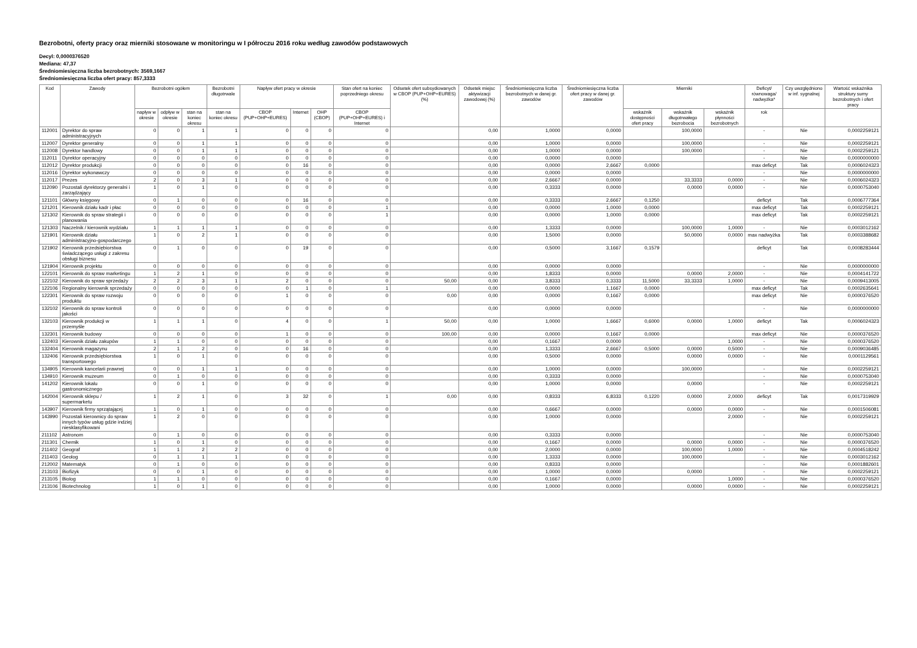Bezrobotni, oferty pracy oraz mierniki stosowane w monitoringu w I półroczu 2016 roku według zawodów podstawowych
Decyl: 0,0000376520
Mediana: 47,37
Średniomiesięczna liczba bezrobotnych: 3569,1667
Średniomiesięczna liczba ofert pracy: 857,3333
| Kod | Zawody | Bezrobotni ogółem | | | Bezrobotni długotrwale | Napływ ofert pracy w okresie | | | Stan ofert na koniec poprzedniego okresu | Odsetek ofert subsydiowanych w CBOP (PUP+OHP+EURES) (%) | Odsetek miejsc aktywizacji zawodowej (%) | Średniomiesięczna liczba bezrobotnych w danej gr. zawodów | Średniomiesięczna liczba ofert pracy w danej gr. zawodów | Mierniki | | | Deficyt/ równowaga/ nadwyżka* | Czy uwzględniono w inf. sygnalnej | Wartość wskaźnika struktury sumy bezrobotnych i ofert pracy |
| --- | --- | --- | --- | --- | --- | --- | --- | --- | --- | --- | --- | --- | --- | --- | --- | --- | --- | --- | --- |
| | | napływ w okresie | odpływ w okresie | stan na koniec okresu | stan na koniec okresu | CBOP (PUP+OHP+EURES) | Internet | OHP (CBOP) | CBOP (PUP+OHP+EURES) i Internet | | | | | wskaźnik dostępności ofert pracy | wskaźnik długotrwałego bezrobocia | wskaźnik płynności bezrobotnych | rok | | |
| 112001 | Dyrektor do spraw administracyjnych | 0 | 0 | 1 | 1 | 0 | 0 | 0 | 0 | | 0,00 | 1,0000 | 0,0000 | | 100,0000 | | - | Nie | 0,0002259121 |
| 112007 | Dyrektor generalny | 0 | 0 | 1 | 1 | 0 | 0 | 0 | 0 | | 0,00 | 1,0000 | 0,0000 | | 100,0000 | | - | Nie | 0,0002259121 |
| 112008 | Dyrektor handlowy | 0 | 0 | 1 | 1 | 0 | 0 | 0 | 0 | | 0,00 | 1,0000 | 0,0000 | | 100,0000 | | - | Nie | 0,0002259121 |
| 112011 | Dyrektor operacyjny | 0 | 0 | 0 | 0 | 0 | 0 | 0 | 0 | | 0,00 | 0,0000 | 0,0000 | | | | - | Nie | 0,0000000000 |
| 112012 | Dyrektor produkcji | 0 | 0 | 0 | 0 | 0 | 16 | 0 | 0 | | 0,00 | 0,0000 | 2,6667 | 0,0000 | | | max deficyt | Tak | 0,0006024323 |
| 112016 | Dyrektor wykonawczy | 0 | 0 | 0 | 0 | 0 | 0 | 0 | 0 | | 0,00 | 0,0000 | 0,0000 | | | | - | Nie | 0,0000000000 |
| 112017 | Prezes | 2 | 0 | 3 | 1 | 0 | 0 | 0 | 0 | | 0,00 | 2,6667 | 0,0000 | | 33,3333 | 0,0000 | - | Nie | 0,0006024323 |
| 112090 | Pozostali dyrektorzy generalni i zarządzający | 1 | 0 | 1 | 0 | 0 | 0 | 0 | 0 | | 0,00 | 0,3333 | 0,0000 | | 0,0000 | 0,0000 | - | Nie | 0,0000753040 |
| 121101 | Główny księgowy | 0 | 1 | 0 | 0 | 0 | 16 | 0 | 0 | | 0,00 | 0,3333 | 2,6667 | 0,1250 | | | deficyt | Tak | 0,0006777364 |
| 121201 | Kierownik działu kadr i płac | 0 | 0 | 0 | 0 | 0 | 0 | 0 | 1 | | 0,00 | 0,0000 | 1,0000 | 0,0000 | | | max deficyt | Tak | 0,0002259121 |
| 121302 | Kierownik do spraw strategii i planowania | 0 | 0 | 0 | 0 | 0 | 0 | 0 | 1 | | 0,00 | 0,0000 | 1,0000 | 0,0000 | | | max deficyt | Tak | 0,0002259121 |
| 121303 | Naczelnik / kierownik wydziału | 1 | 1 | 1 | 1 | 0 | 0 | 0 | 0 | | 0,00 | 1,3333 | 0,0000 | | 100,0000 | 1,0000 | - | Nie | 0,0003012162 |
| 121901 | Kierownik działu administracyjno-gospodarczego | 1 | 0 | 2 | 1 | 0 | 0 | 0 | 0 | | 0,00 | 1,5000 | 0,0000 | | 50,0000 | 0,0000 | max nadwyżka | Tak | 0,0003388682 |
| 121902 | Kierownik przedsiębiorstwa świadczącego usługi z zakresu obsługi biznesu | 0 | 1 | 0 | 0 | 0 | 19 | 0 | 0 | | 0,00 | 0,5000 | 3,1667 | 0,1579 | | | deficyt | Tak | 0,0008283444 |
| 121904 | Kierownik projektu | 0 | 0 | 0 | 0 | 0 | 0 | 0 | 0 | | 0,00 | 0,0000 | 0,0000 | | | | - | Nie | 0,0000000000 |
| 122101 | Kierownik do spraw marketingu | 1 | 2 | 1 | 0 | 0 | 0 | 0 | 0 | | 0,00 | 1,8333 | 0,0000 | | 0,0000 | 2,0000 | - | Nie | 0,0004141722 |
| 122102 | Kierownik do spraw sprzedaży | 2 | 2 | 3 | 1 | 2 | 0 | 0 | 0 | 50,00 | 0,00 | 3,8333 | 0,3333 | 11,5000 | 33,3333 | 1,0000 | - | Nie | 0,0009413005 |
| 122106 | Regionalny kierownik sprzedaży | 0 | 0 | 0 | 0 | 0 | 1 | 0 | 1 | | 0,00 | 0,0000 | 1,1667 | 0,0000 | | | max deficyt | Tak | 0,0002635641 |
| 122301 | Kierownik do spraw rozwoju produktu | 0 | 0 | 0 | 0 | 1 | 0 | 0 | 0 | 0,00 | 0,00 | 0,0000 | 0,1667 | 0,0000 | | | max deficyt | Nie | 0,0000376520 |
| 132102 | Kierownik do spraw kontroli jakości | 0 | 0 | 0 | 0 | 0 | 0 | 0 | 0 | | 0,00 | 0,0000 | 0,0000 | | | | - | Nie | 0,0000000000 |
| 132103 | Kierownik produkcji w przemyśle | 1 | 1 | 1 | 0 | 4 | 0 | 0 | 1 | 50,00 | 0,00 | 1,0000 | 1,6667 | 0,6000 | 0,0000 | 1,0000 | deficyt | Tak | 0,0006024323 |
| 132301 | Kierownik budowy | 0 | 0 | 0 | 0 | 1 | 0 | 0 | 0 | 100,00 | 0,00 | 0,0000 | 0,1667 | 0,0000 | | | max deficyt | Nie | 0,0000376520 |
| 132403 | Kierownik działu zakupów | 1 | 1 | 0 | 0 | 0 | 0 | 0 | 0 | | 0,00 | 0,1667 | 0,0000 | | | 1,0000 | - | Nie | 0,0000376520 |
| 132404 | Kierownik magazynu | 2 | 1 | 2 | 0 | 0 | 16 | 0 | 0 | | 0,00 | 1,3333 | 2,6667 | 0,5000 | 0,0000 | 0,5000 | - | Nie | 0,0009036485 |
| 132406 | Kierownik przedsiębiorstwa transportowego | 1 | 0 | 1 | 0 | 0 | 0 | 0 | 0 | | 0,00 | 0,5000 | 0,0000 | | 0,0000 | 0,0000 | - | Nie | 0,0001129561 |
| 134905 | Kierownik kancelarii prawnej | 0 | 0 | 1 | 1 | 0 | 0 | 0 | 0 | | 0,00 | 1,0000 | 0,0000 | | 100,0000 | | - | Nie | 0,0002259121 |
| 134910 | Kierownik muzeum | 0 | 1 | 0 | 0 | 0 | 0 | 0 | 0 | | 0,00 | 0,3333 | 0,0000 | | | | - | Nie | 0,0000753040 |
| 141202 | Kierownik lokalu gastronomicznego | 0 | 0 | 1 | 0 | 0 | 0 | 0 | 0 | | 0,00 | 1,0000 | 0,0000 | | 0,0000 | | - | Nie | 0,0002259121 |
| 142004 | Kierownik sklepu / supermarketu | 1 | 2 | 1 | 0 | 3 | 32 | 0 | 1 | 0,00 | 0,00 | 0,8333 | 6,8333 | 0,1220 | 0,0000 | 2,0000 | deficyt | Tak | 0,0017319929 |
| 143907 | Kierownik firmy sprzątającej | 1 | 0 | 1 | 0 | 0 | 0 | 0 | 0 | | 0,00 | 0,6667 | 0,0000 | | 0,0000 | 0,0000 | - | Nie | 0,0001506081 |
| 143990 | Pozostali kierownicy do spraw innych typów usług gdzie indziej niesklasyfikowani | 1 | 2 | 0 | 0 | 0 | 0 | 0 | 0 | | 0,00 | 1,0000 | 0,0000 | | | 2,0000 | - | Nie | 0,0002259121 |
| 211102 | Astronom | 0 | 1 | 0 | 0 | 0 | 0 | 0 | 0 | | 0,00 | 0,3333 | 0,0000 | | | | - | Nie | 0,0000753040 |
| 211301 | Chemik | 1 | 0 | 1 | 0 | 0 | 0 | 0 | 0 | | 0,00 | 0,1667 | 0,0000 | | 0,0000 | 0,0000 | - | Nie | 0,0000376520 |
| 211402 | Geograf | 1 | 1 | 2 | 2 | 0 | 0 | 0 | 0 | | 0,00 | 2,0000 | 0,0000 | | 100,0000 | 1,0000 | - | Nie | 0,0004518242 |
| 211403 | Geolog | 0 | 1 | 1 | 1 | 0 | 0 | 0 | 0 | | 0,00 | 1,3333 | 0,0000 | | 100,0000 | | - | Nie | 0,0003012162 |
| 212002 | Matematyk | 0 | 1 | 0 | 0 | 0 | 0 | 0 | 0 | | 0,00 | 0,8333 | 0,0000 | | | | - | Nie | 0,0001882601 |
| 213103 | Biofizyk | 0 | 0 | 1 | 0 | 0 | 0 | 0 | 0 | | 0,00 | 1,0000 | 0,0000 | | 0,0000 | | - | Nie | 0,0002259121 |
| 213105 | Biolog | 1 | 1 | 0 | 0 | 0 | 0 | 0 | 0 | | 0,00 | 0,1667 | 0,0000 | | | 1,0000 | - | Nie | 0,0000376520 |
| 213106 | Biotechnolog | 1 | 0 | 1 | 0 | 0 | 0 | 0 | 0 | | 0,00 | 1,0000 | 0,0000 | | 0,0000 | 0,0000 | - | Nie | 0,0002259121 |